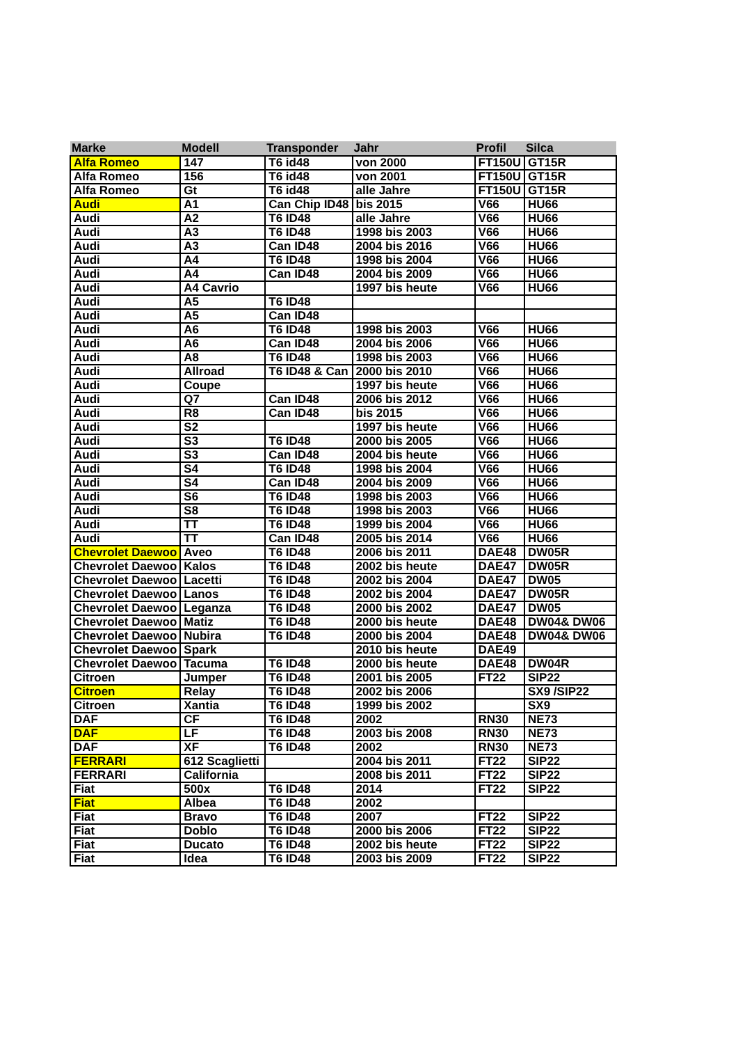| Marke | Modell | Transponder | Jahr | Profil | Silca |
| --- | --- | --- | --- | --- | --- |
| Alfa Romeo | 147 | T6 id48 | von 2000 | FT150U | GT15R |
| Alfa Romeo | 156 | T6 id48 | von 2001 | FT150U | GT15R |
| Alfa Romeo | Gt | T6 id48 | alle Jahre | FT150U | GT15R |
| Audi | A1 | Can Chip ID48 | bis 2015 | V66 | HU66 |
| Audi | A2 | T6 ID48 | alle Jahre | V66 | HU66 |
| Audi | A3 | T6 ID48 | 1998 bis 2003 | V66 | HU66 |
| Audi | A3 | Can ID48 | 2004 bis 2016 | V66 | HU66 |
| Audi | A4 | T6 ID48 | 1998 bis 2004 | V66 | HU66 |
| Audi | A4 | Can ID48 | 2004 bis 2009 | V66 | HU66 |
| Audi | A4 Cavrio | | 1997 bis heute | V66 | HU66 |
| Audi | A5 | T6 ID48 | | | |
| Audi | A5 | Can ID48 | | | |
| Audi | A6 | T6 ID48 | 1998 bis 2003 | V66 | HU66 |
| Audi | A6 | Can ID48 | 2004 bis 2006 | V66 | HU66 |
| Audi | A8 | T6 ID48 | 1998 bis 2003 | V66 | HU66 |
| Audi | Allroad | T6 ID48 & Can | 2000 bis 2010 | V66 | HU66 |
| Audi | Coupe | | 1997 bis heute | V66 | HU66 |
| Audi | Q7 | Can ID48 | 2006 bis 2012 | V66 | HU66 |
| Audi | R8 | Can ID48 | bis 2015 | V66 | HU66 |
| Audi | S2 | | 1997 bis heute | V66 | HU66 |
| Audi | S3 | T6 ID48 | 2000 bis 2005 | V66 | HU66 |
| Audi | S3 | Can ID48 | 2004 bis heute | V66 | HU66 |
| Audi | S4 | T6 ID48 | 1998 bis 2004 | V66 | HU66 |
| Audi | S4 | Can ID48 | 2004 bis 2009 | V66 | HU66 |
| Audi | S6 | T6 ID48 | 1998 bis 2003 | V66 | HU66 |
| Audi | S8 | T6 ID48 | 1998 bis 2003 | V66 | HU66 |
| Audi | TT | T6 ID48 | 1999 bis 2004 | V66 | HU66 |
| Audi | TT | Can ID48 | 2005 bis 2014 | V66 | HU66 |
| Chevrolet Daewoo | Aveo | T6 ID48 | 2006 bis 2011 | DAE48 | DW05R |
| Chevrolet Daewoo | Kalos | T6 ID48 | 2002 bis heute | DAE47 | DW05R |
| Chevrolet Daewoo | Lacetti | T6 ID48 | 2002 bis 2004 | DAE47 | DW05 |
| Chevrolet Daewoo | Lanos | T6 ID48 | 2002 bis 2004 | DAE47 | DW05R |
| Chevrolet Daewoo | Leganza | T6 ID48 | 2000 bis 2002 | DAE47 | DW05 |
| Chevrolet Daewoo | Matiz | T6 ID48 | 2000 bis heute | DAE48 | DW04& DW06 |
| Chevrolet Daewoo | Nubira | T6 ID48 | 2000 bis 2004 | DAE48 | DW04& DW06 |
| Chevrolet Daewoo | Spark | | 2010 bis heute | DAE49 | |
| Chevrolet Daewoo | Tacuma | T6 ID48 | 2000 bis heute | DAE48 | DW04R |
| Citroen | Jumper | T6 ID48 | 2001 bis 2005 | FT22 | SIP22 |
| Citroen | Relay | T6 ID48 | 2002 bis 2006 | | SX9 /SIP22 |
| Citroen | Xantia | T6 ID48 | 1999 bis 2002 | | SX9 |
| DAF | CF | T6 ID48 | 2002 | RN30 | NE73 |
| DAF | LF | T6 ID48 | 2003 bis 2008 | RN30 | NE73 |
| DAF | XF | T6 ID48 | 2002 | RN30 | NE73 |
| FERRARI | 612 Scaglietti | | 2004 bis 2011 | FT22 | SIP22 |
| FERRARI | California | | 2008 bis 2011 | FT22 | SIP22 |
| Fiat | 500x | T6 ID48 | 2014 | FT22 | SIP22 |
| Fiat | Albea | T6 ID48 | 2002 | | |
| Fiat | Bravo | T6 ID48 | 2007 | FT22 | SIP22 |
| Fiat | Doblo | T6 ID48 | 2000 bis 2006 | FT22 | SIP22 |
| Fiat | Ducato | T6 ID48 | 2002 bis heute | FT22 | SIP22 |
| Fiat | Idea | T6 ID48 | 2003 bis 2009 | FT22 | SIP22 |